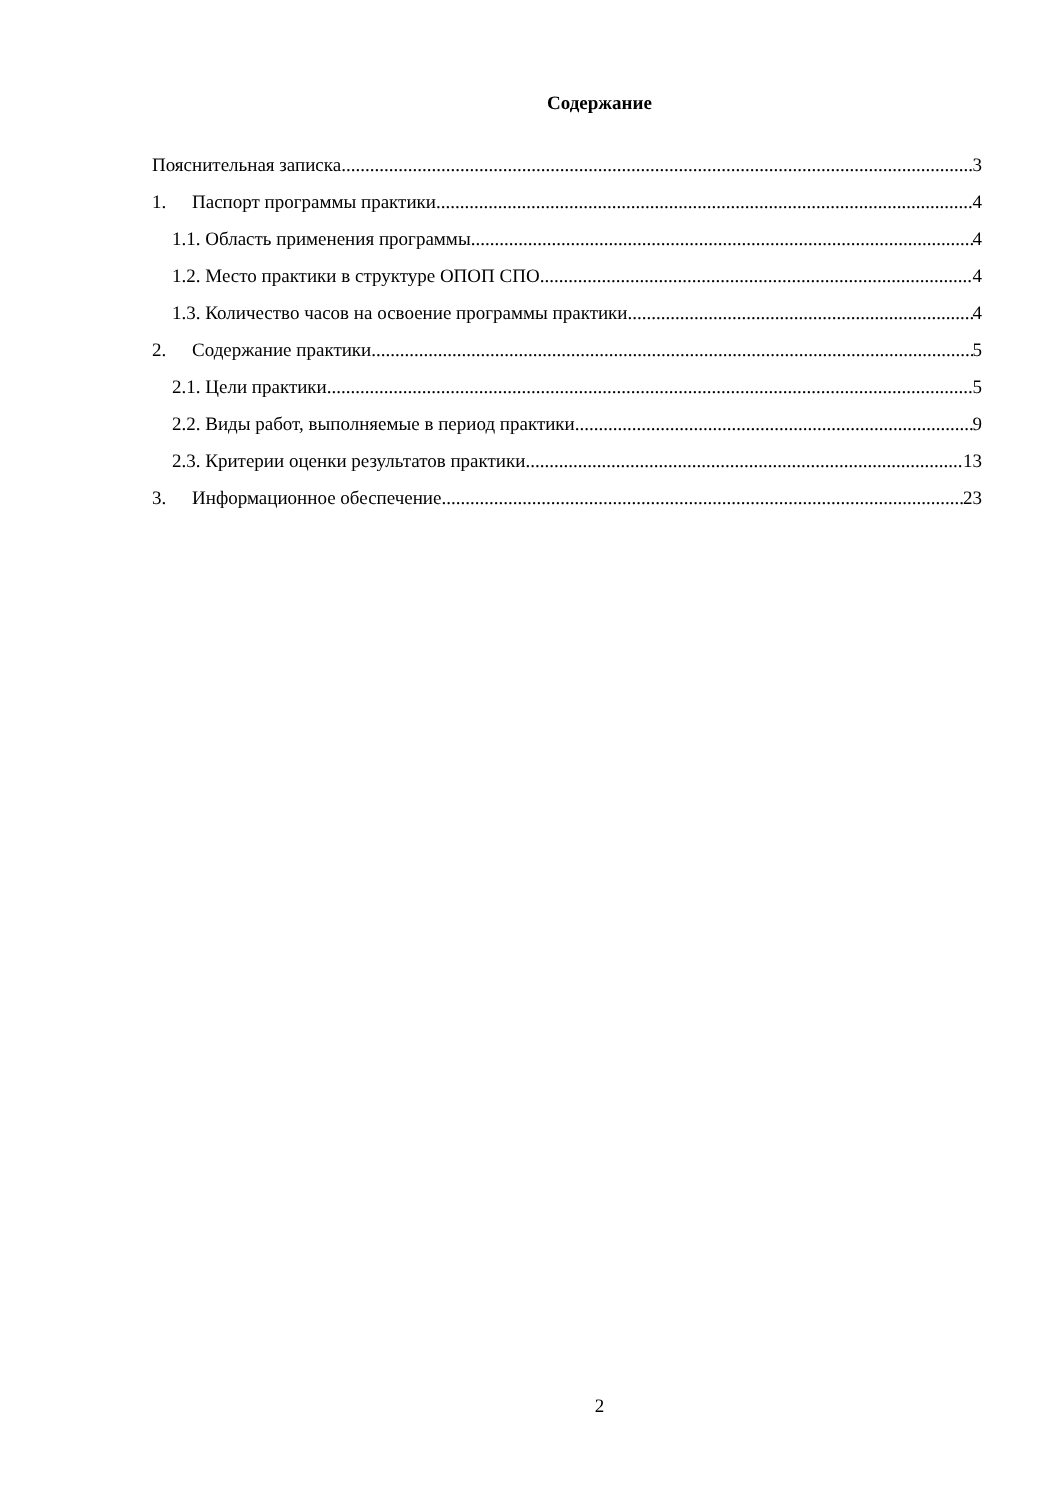Содержание
Пояснительная записка 3
1. Паспорт программы практики 4
1.1. Область применения программы 4
1.2. Место практики в структуре ОПОП СПО 4
1.3. Количество часов на освоение программы практики 4
2. Содержание практики 5
2.1. Цели практики 5
2.2. Виды работ, выполняемые в период практики 9
2.3. Критерии оценки результатов практики 13
3. Информационное обеспечение 23
2